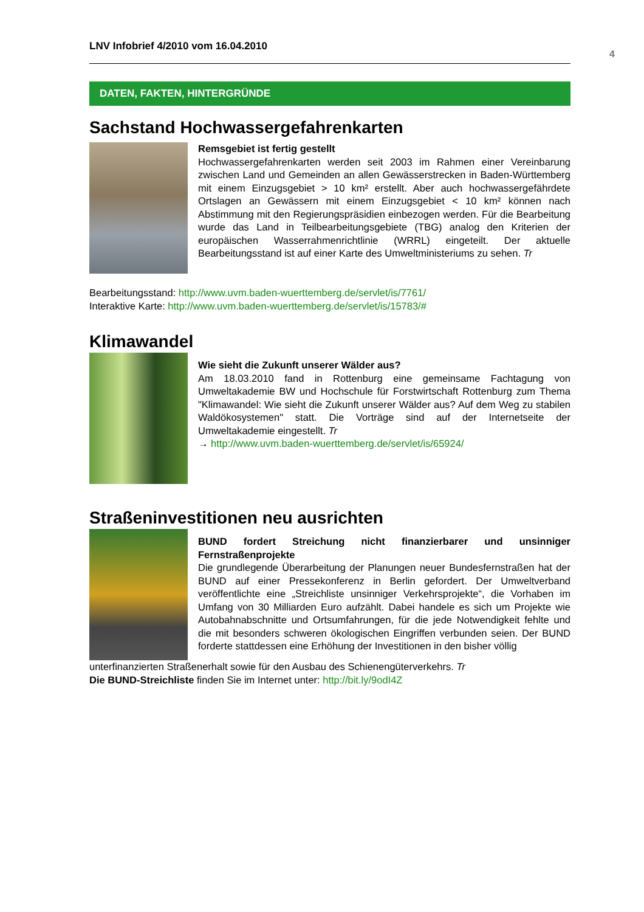4
LNV Infobrief 4/2010 vom 16.04.2010
DATEN, FAKTEN, HINTERGRÜNDE
Sachstand Hochwassergefahrenkarten
Remsgebiet ist fertig gestellt
Hochwassergefahrenkarten werden seit 2003 im Rahmen einer Vereinbarung zwischen Land und Gemeinden an allen Gewässerstrecken in Baden-Württemberg mit einem Einzugsgebiet > 10 km² erstellt. Aber auch hochwassergefährdete Ortslagen an Gewässern mit einem Einzugsgebiet < 10 km² können nach Abstimmung mit den Regierungspräsidien einbezogen werden. Für die Bearbeitung wurde das Land in Teilbearbeitungsgebiete (TBG) analog den Kriterien der europäischen Wasserrahmenrichtlinie (WRRL) eingeteilt. Der aktuelle Bearbeitungsstand ist auf einer Karte des Umweltministeriums zu sehen. Tr
Bearbeitungsstand: http://www.uvm.baden-wuerttemberg.de/servlet/is/7761/
Interaktive Karte: http://www.uvm.baden-wuerttemberg.de/servlet/is/15783/#
Klimawandel
Wie sieht die Zukunft unserer Wälder aus?
Am 18.03.2010 fand in Rottenburg eine gemeinsame Fachtagung von Umweltakademie BW und Hochschule für Forstwirtschaft Rottenburg zum Thema "Klimawandel: Wie sieht die Zukunft unserer Wälder aus? Auf dem Weg zu stabilen Waldökosystemen" statt. Die Vorträge sind auf der Internetseite der Umweltakademie eingestellt. Tr
→ http://www.uvm.baden-wuerttemberg.de/servlet/is/65924/
Straßeninvestitionen neu ausrichten
BUND fordert Streichung nicht finanzierbarer und unsinniger Fernstraßenprojekte
Die grundlegende Überarbeitung der Planungen neuer Bundesfernstraßen hat der BUND auf einer Pressekonferenz in Berlin gefordert. Der Umweltverband veröffentlichte eine „Streichliste unsinniger Verkehrsprojekte“, die Vorhaben im Umfang von 30 Milliarden Euro aufzählt. Dabei handele es sich um Projekte wie Autobahnabschnitte und Ortsumfahrungen, für die jede Notwendigkeit fehlte und die mit besonders schweren ökologischen Eingriffen verbunden seien. Der BUND forderte stattdessen eine Erhöhung der Investitionen in den bisher völlig
unterfinanzierten Straßenerhalt sowie für den Ausbau des Schienengüterverkehrs. Tr
Die BUND-Streichliste finden Sie im Internet unter: http://bit.ly/9odI4Z